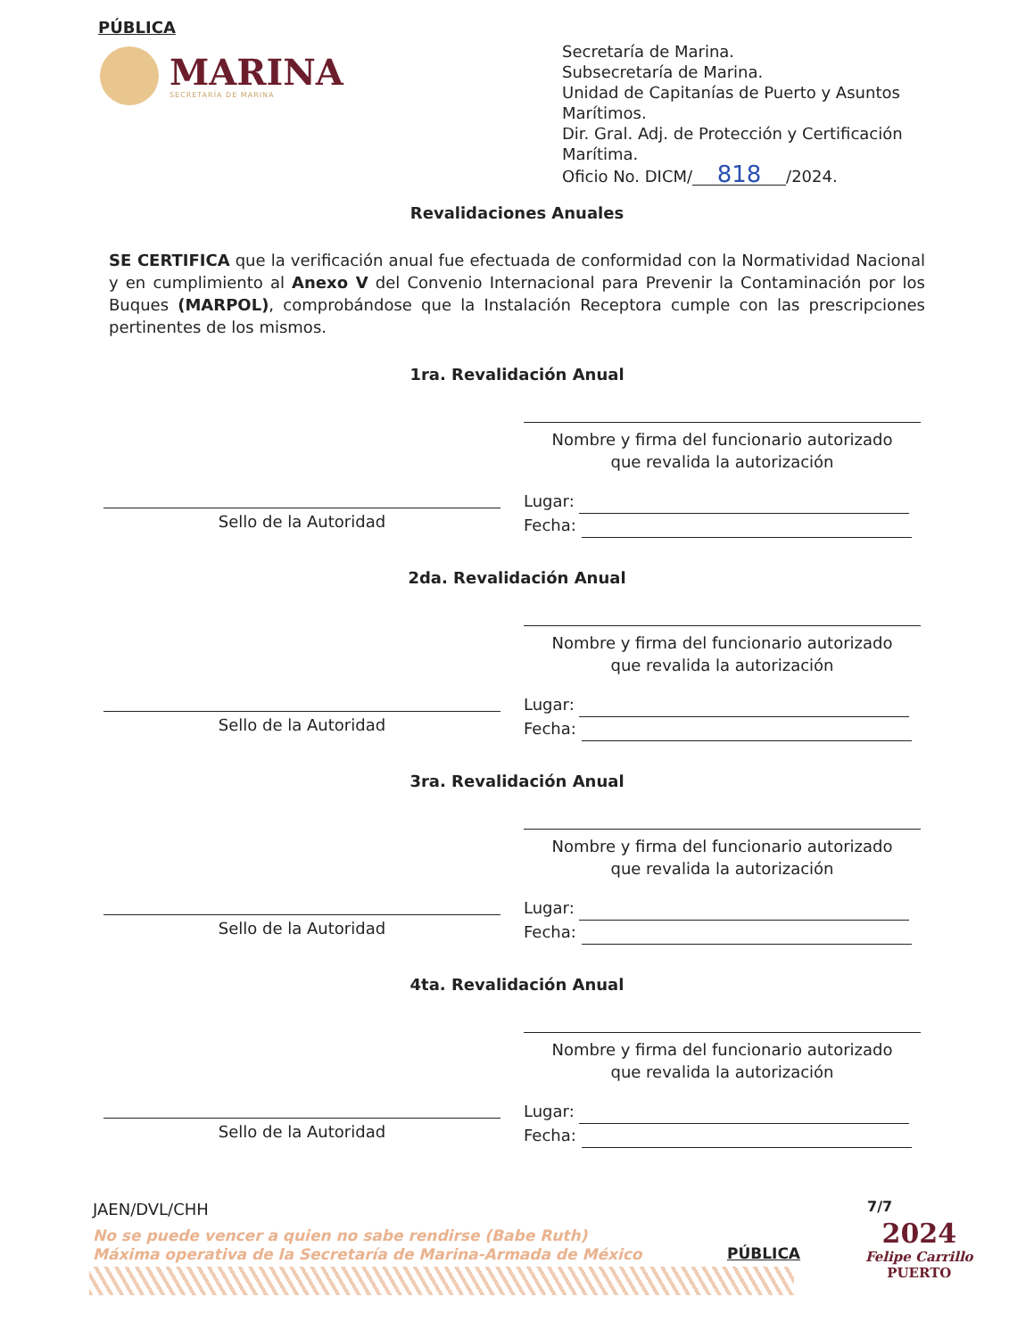PÚBLICA
MARINA
SECRETARÍA DE MARINA
Secretaría de Marina.
Subsecretaría de Marina.
Unidad de Capitanías de Puerto y Asuntos
Marítimos.
Dir. Gral. Adj. de Protección y Certificación
Marítima.
Oficio No. DICM/ 818 /2024.
Revalidaciones Anuales
SE CERTIFICA que la verificación anual fue efectuada de conformidad con la Normatividad Nacional y en cumplimiento al Anexo V del Convenio Internacional para Prevenir la Contaminación por los Buques (MARPOL), comprobándose que la Instalación Receptora cumple con las prescripciones pertinentes de los mismos.
1ra. Revalidación Anual
Nombre y firma del funcionario autorizado
que revalida la autorización
Sello de la Autoridad
Lugar:
Fecha:
2da. Revalidación Anual
Nombre y firma del funcionario autorizado
que revalida la autorización
Sello de la Autoridad
Lugar:
Fecha:
3ra. Revalidación Anual
Nombre y firma del funcionario autorizado
que revalida la autorización
Sello de la Autoridad
Lugar:
Fecha:
4ta. Revalidación Anual
Nombre y firma del funcionario autorizado
que revalida la autorización
Sello de la Autoridad
Lugar:
Fecha:
JAEN/DVL/CHH 7/7
No se puede vencer a quien no sabe rendirse (Babe Ruth)
Máxima operativa de la Secretaría de Marina-Armada de México
PÚBLICA
2024
Felipe Carrillo
PUERTO